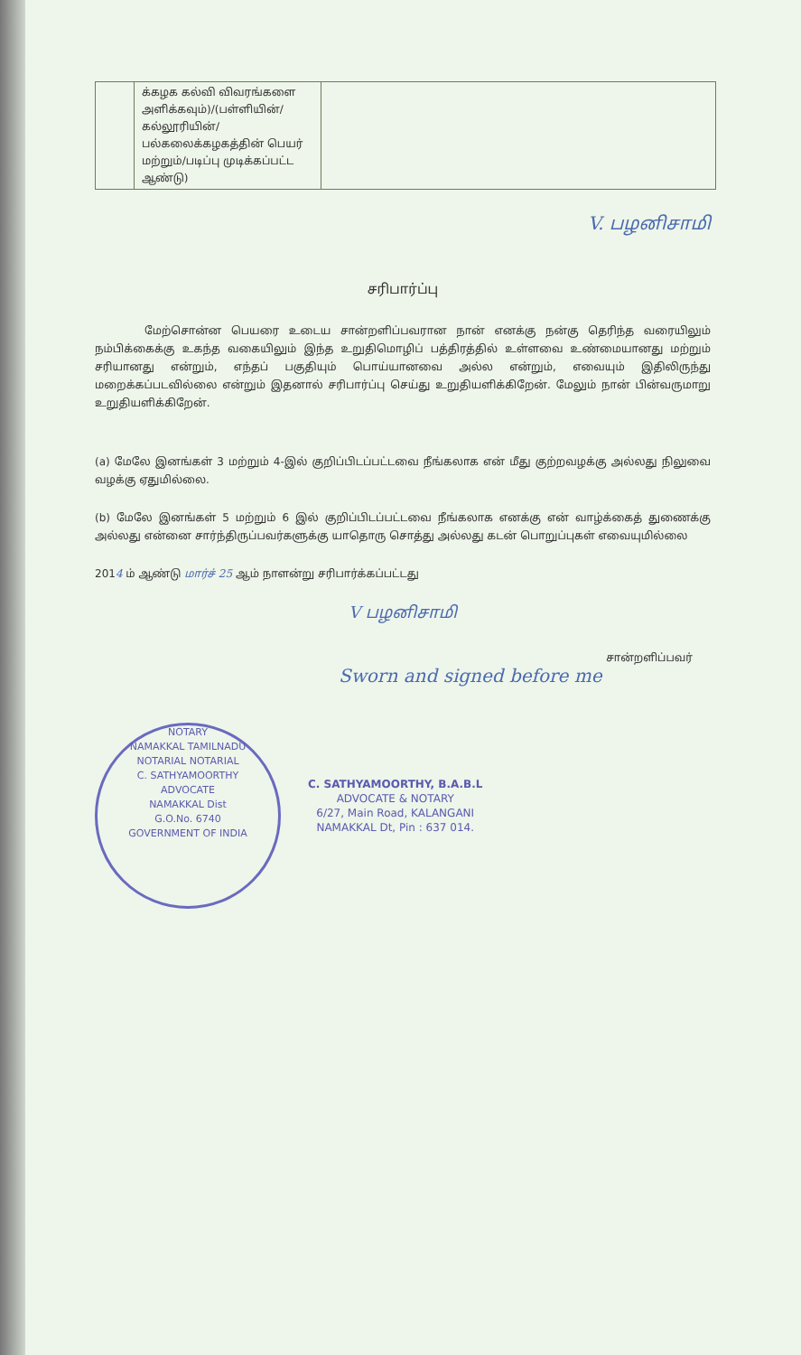| | க்கழக கல்வி விவரங்களை அளிக்கவும்)/(பள்ளியின்/கல்லூரியின்/பல்கலைக்கழகத்தின் பெயர் மற்றும்/படிப்பு முடிக்கப்பட்ட ஆண்டு) | |
V. பழனிசாமி
சரிபார்ப்பு
மேற்சொன்ன பெயரை உடைய சான்றளிப்பவரான நான் எனக்கு நன்கு தெரிந்த வரையிலும் நம்பிக்கைக்கு உகந்த வகையிலும் இந்த உறுதிமொழிப் பத்திரத்தில் உள்ளவை உண்மையானது மற்றும் சரியானது என்றும், எந்தப் பகுதியும் பொய்யானவை அல்ல என்றும், எவையும் இதிலிருந்து மறைக்கப்படவில்லை என்றும் இதனால் சரிபார்ப்பு செய்து உறுதியளிக்கிறேன். மேலும் நான் பின்வருமாறு உறுதியளிக்கிறேன்.
(a) மேலே இனங்கள் 3 மற்றும் 4-இல் குறிப்பிடப்பட்டவை நீங்கலாக என் மீது குற்றவழக்கு அல்லது நிலுவை வழக்கு ஏதுமில்லை.
(b) மேலே இனங்கள் 5 மற்றும் 6 இல் குறிப்பிடப்பட்டவை நீங்கலாக எனக்கு என் வாழ்க்கைத் துணைக்கு அல்லது என்னை சார்ந்திருப்பவர்களுக்கு யாதொரு சொத்து அல்லது கடன் பொறுப்புகள் எவையுமில்லை
2014 ம் ஆண்டு மார்ச் 25 ஆம் நாளன்று சரிபார்க்கப்பட்டது
V பழனிசாமி
சான்றளிப்பவர்
Sworn and signed before me
NOTARY
NAMAKKAL TAMILNADU
NOTARIAL NOTARIAL
C. SATHYAMOORTHY
ADVOCATE
NAMAKKAL Dist
G.O.No. 6740
GOVERNMENT OF INDIA
C. SATHYAMOORTHY, B.A.B.L
ADVOCATE & NOTARY
6/27, Main Road, KALANGANI
NAMAKKAL Dt, Pin : 637 014.